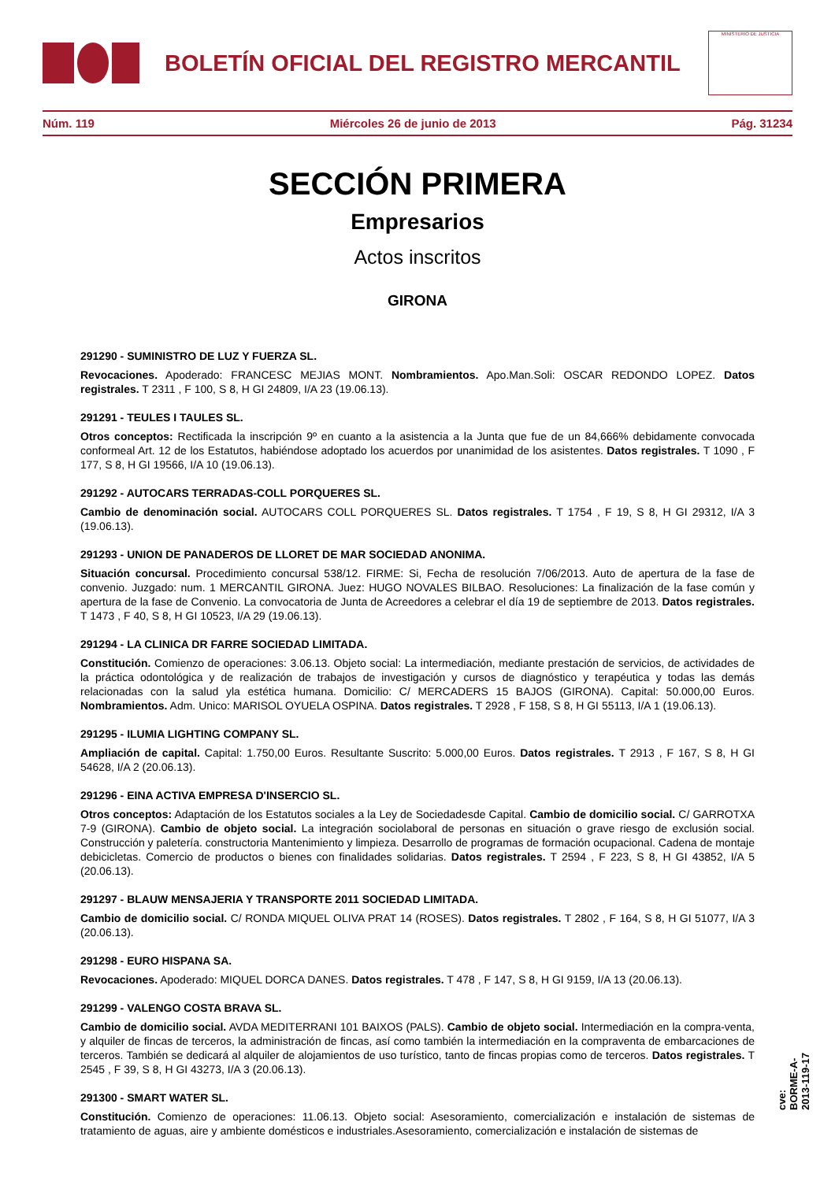BOLETÍN OFICIAL DEL REGISTRO MERCANTIL
MINISTERIO DE JUSTICIA
Núm. 119 Miércoles 26 de junio de 2013 Pág. 31234
SECCIÓN PRIMERA
Empresarios
Actos inscritos
GIRONA
291290 - SUMINISTRO DE LUZ Y FUERZA SL.
Revocaciones. Apoderado: FRANCESC MEJIAS MONT. Nombramientos. Apo.Man.Soli: OSCAR REDONDO LOPEZ. Datos registrales. T 2311 , F 100, S 8, H GI 24809, I/A 23 (19.06.13).
291291 - TEULES I TAULES SL.
Otros conceptos: Rectificada la inscripción 9º en cuanto a la asistencia a la Junta que fue de un 84,666% debidamente convocada conformeal Art. 12 de los Estatutos, habiéndose adoptado los acuerdos por unanimidad de los asistentes. Datos registrales. T 1090 , F 177, S 8, H GI 19566, I/A 10 (19.06.13).
291292 - AUTOCARS TERRADAS-COLL PORQUERES SL.
Cambio de denominación social. AUTOCARS COLL PORQUERES SL. Datos registrales. T 1754 , F 19, S 8, H GI 29312, I/A 3 (19.06.13).
291293 - UNION DE PANADEROS DE LLORET DE MAR SOCIEDAD ANONIMA.
Situación concursal. Procedimiento concursal 538/12. FIRME: Si, Fecha de resolución 7/06/2013. Auto de apertura de la fase de convenio. Juzgado: num. 1 MERCANTIL GIRONA. Juez: HUGO NOVALES BILBAO. Resoluciones: La finalización de la fase común y apertura de la fase de Convenio. La convocatoria de Junta de Acreedores a celebrar el día 19 de septiembre de 2013. Datos registrales. T 1473 , F 40, S 8, H GI 10523, I/A 29 (19.06.13).
291294 - LA CLINICA DR FARRE SOCIEDAD LIMITADA.
Constitución. Comienzo de operaciones: 3.06.13. Objeto social: La intermediación, mediante prestación de servicios, de actividades de la práctica odontológica y de realización de trabajos de investigación y cursos de diagnóstico y terapéutica y todas las demás relacionadas con la salud yla estética humana. Domicilio: C/ MERCADERS 15 BAJOS (GIRONA). Capital: 50.000,00 Euros. Nombramientos. Adm. Unico: MARISOL OYUELA OSPINA. Datos registrales. T 2928 , F 158, S 8, H GI 55113, I/A 1 (19.06.13).
291295 - ILUMIA LIGHTING COMPANY SL.
Ampliación de capital. Capital: 1.750,00 Euros. Resultante Suscrito: 5.000,00 Euros. Datos registrales. T 2913 , F 167, S 8, H GI 54628, I/A 2 (20.06.13).
291296 - EINA ACTIVA EMPRESA D'INSERCIO SL.
Otros conceptos: Adaptación de los Estatutos sociales a la Ley de Sociedadesde Capital. Cambio de domicilio social. C/ GARROTXA 7-9 (GIRONA). Cambio de objeto social. La integración sociolaboral de personas en situación o grave riesgo de exclusión social. Construcción y paletería. constructoria Mantenimiento y limpieza. Desarrollo de programas de formación ocupacional. Cadena de montaje debicicletas. Comercio de productos o bienes con finalidades solidarias. Datos registrales. T 2594 , F 223, S 8, H GI 43852, I/A 5 (20.06.13).
291297 - BLAUW MENSAJERIA Y TRANSPORTE 2011 SOCIEDAD LIMITADA.
Cambio de domicilio social. C/ RONDA MIQUEL OLIVA PRAT 14 (ROSES). Datos registrales. T 2802 , F 164, S 8, H GI 51077, I/A 3 (20.06.13).
291298 - EURO HISPANA SA.
Revocaciones. Apoderado: MIQUEL DORCA DANES. Datos registrales. T 478 , F 147, S 8, H GI 9159, I/A 13 (20.06.13).
291299 - VALENGO COSTA BRAVA SL.
Cambio de domicilio social. AVDA MEDITERRANI 101 BAIXOS (PALS). Cambio de objeto social. Intermediación en la compra-venta, y alquiler de fincas de terceros, la administración de fincas, así como también la intermediación en la compraventa de embarcaciones de terceros. También se dedicará al alquiler de alojamientos de uso turístico, tanto de fincas propias como de terceros. Datos registrales. T 2545 , F 39, S 8, H GI 43273, I/A 3 (20.06.13).
291300 - SMART WATER SL.
Constitución. Comienzo de operaciones: 11.06.13. Objeto social: Asesoramiento, comercialización e instalación de sistemas de tratamiento de aguas, aire y ambiente domésticos e industriales.Asesoramiento, comercialización e instalación de sistemas de
cve: BORME-A-2013-119-17